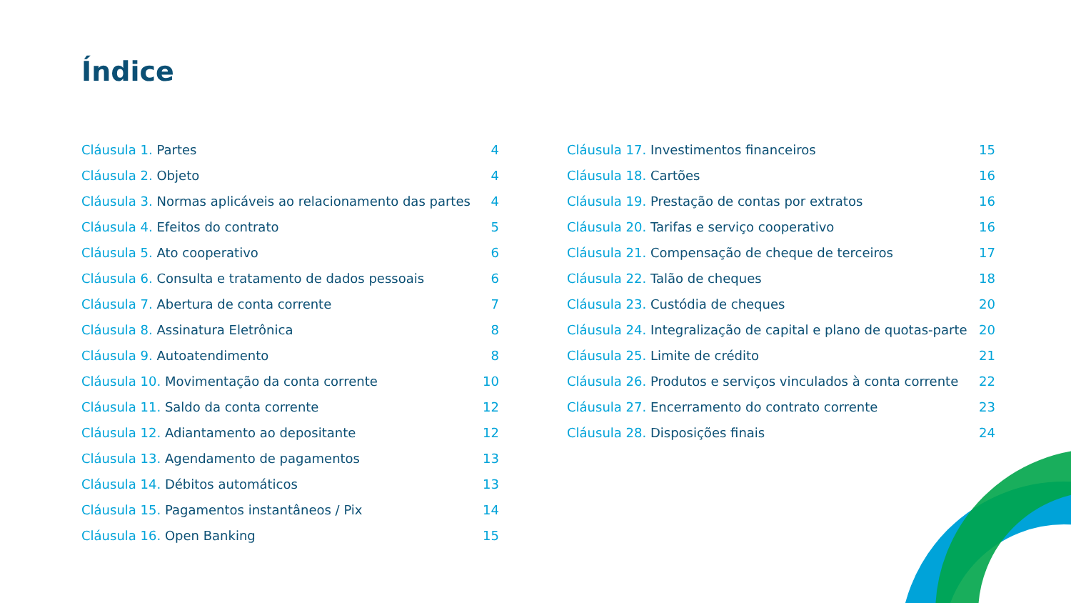Índice
Cláusula 1. Partes 4
Cláusula 2. Objeto 4
Cláusula 3. Normas aplicáveis ao relacionamento das partes 4
Cláusula 4. Efeitos do contrato 5
Cláusula 5. Ato cooperativo 6
Cláusula 6. Consulta e tratamento de dados pessoais 6
Cláusula 7. Abertura de conta corrente 7
Cláusula 8. Assinatura Eletrônica 8
Cláusula 9. Autoatendimento 8
Cláusula 10. Movimentação da conta corrente 10
Cláusula 11. Saldo da conta corrente 12
Cláusula 12. Adiantamento ao depositante 12
Cláusula 13. Agendamento de pagamentos 13
Cláusula 14. Débitos automáticos 13
Cláusula 15. Pagamentos instantâneos / Pix 14
Cláusula 16. Open Banking 15
Cláusula 17. Investimentos financeiros 15
Cláusula 18. Cartões 16
Cláusula 19. Prestação de contas por extratos 16
Cláusula 20. Tarifas e serviço cooperativo 16
Cláusula 21. Compensação de cheque de terceiros 17
Cláusula 22. Talão de cheques 18
Cláusula 23. Custódia de cheques 20
Cláusula 24. Integralização de capital e plano de quotas-parte 20
Cláusula 25. Limite de crédito 21
Cláusula 26. Produtos e serviços vinculados à conta corrente 22
Cláusula 27. Encerramento do contrato corrente 23
Cláusula 28. Disposições finais 24